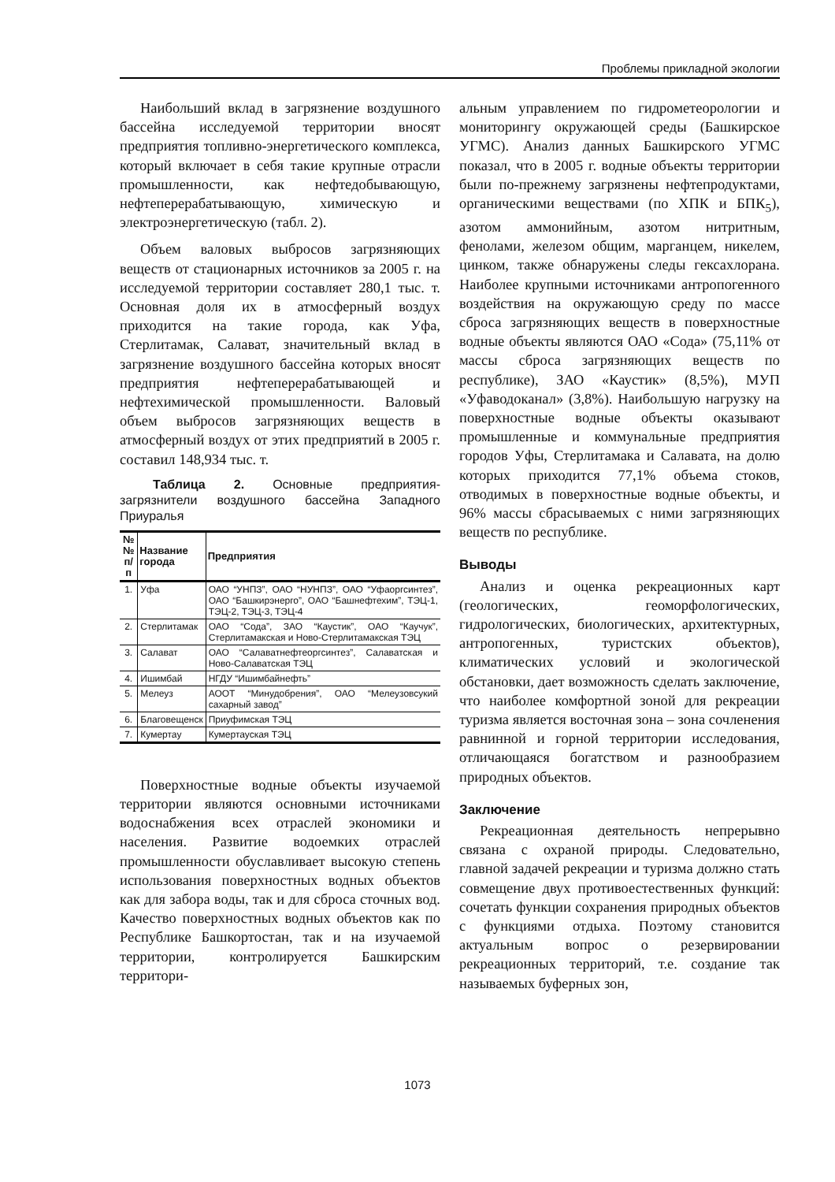Проблемы прикладной экологии
Наибольший вклад в загрязнение воздушного бассейна исследуемой территории вносят предприятия топливно-энергетического комплекса, который включает в себя такие крупные отрасли промышленности, как нефтедобывающую, нефтеперерабатывающую, химическую и электроэнергетическую (табл. 2).
Объем валовых выбросов загрязняющих веществ от стационарных источников за 2005 г. на исследуемой территории составляет 280,1 тыс. т. Основная доля их в атмосферный воздух приходится на такие города, как Уфа, Стерлитамак, Салават, значительный вклад в загрязнение воздушного бассейна которых вносят предприятия нефтеперерабатывающей и нефтехимической промышленности. Валовый объем выбросов загрязняющих веществ в атмосферный воздух от этих предприятий в 2005 г. составил 148,934 тыс. т.
Таблица 2. Основные предприятия-загрязнители воздушного бассейна Западного Приуралья
| №№ п/п | Название города | Предприятия |
| --- | --- | --- |
| 1. | Уфа | ОАО “УНПЗ”, ОАО “НУНПЗ”, ОАО “Уфаоргсинтез”, ОАО “Башкирэнерго”, ОАО “Башнефтехим”, ТЭЦ-1, ТЭЦ-2, ТЭЦ-3, ТЭЦ-4 |
| 2. | Стерлитамак | ОАО “Сода”, ЗАО “Каустик”, ОАО “Каучук”, Стерлитамакская и Ново-Стерлитамакская ТЭЦ |
| 3. | Салават | ОАО “Салаватнефтеоргсинтез”, Салаватская и Ново-Салаватская ТЭЦ |
| 4. | Ишимбай | НГДУ “Ишимбайнефть” |
| 5. | Мелеуз | АООТ “Минудобрения”, ОАО “Мелеузовсукий сахарный завод” |
| 6. | Благовещенск | Приуфимская ТЭЦ |
| 7. | Кумертау | Кумертауская ТЭЦ |
Поверхностные водные объекты изучаемой территории являются основными источниками водоснабжения всех отраслей экономики и населения. Развитие водоемких отраслей промышленности обуславливает высокую степень использования поверхностных водных объектов как для забора воды, так и для сброса сточных вод. Качество поверхностных водных объектов как по Республике Башкортостан, так и на изучаемой территории, контролируется Башкирским территори-
альным управлением по гидрометеорологии и мониторингу окружающей среды (Башкирское УГМС). Анализ данных Башкирского УГМС показал, что в 2005 г. водные объекты территории были по-прежнему загрязнены нефтепродуктами, органическими веществами (по ХПК и БПК<sub>5</sub>), азотом аммонийным, азотом нитритным, фенолами, железом общим, марганцем, никелем, цинком, также обнаружены следы гексахлорана. Наиболее крупными источниками антропогенного воздействия на окружающую среду по массе сброса загрязняющих веществ в поверхностные водные объекты являются ОАО «Сода» (75,11% от массы сброса загрязняющих веществ по республике), ЗАО «Каустик» (8,5%), МУП «Уфаводоканал» (3,8%). Наибольшую нагрузку на поверхностные водные объекты оказывают промышленные и коммунальные предприятия городов Уфы, Стерлитамака и Салавата, на долю которых приходится 77,1% объема стоков, отводимых в поверхностные водные объекты, и 96% массы сбрасываемых с ними загрязняющих веществ по республике.
Выводы
Анализ и оценка рекреационных карт (геологических, геоморфологических, гидрологических, биологических, архитектурных, антропогенных, туристских объектов), климатических условий и экологической обстановки, дает возможность сделать заключение, что наиболее комфортной зоной для рекреации туризма является восточная зона – зона сочленения равнинной и горной территории исследования, отличающаяся богатством и разнообразием природных объектов.
Заключение
Рекреационная деятельность непрерывно связана с охраной природы. Следовательно, главной задачей рекреации и туризма должно стать совмещение двух противоестественных функций: сочетать функции сохранения природных объектов с функциями отдыха. Поэтому становится актуальным вопрос о резервировании рекреационных территорий, т.е. создание так называемых буферных зон,
1073